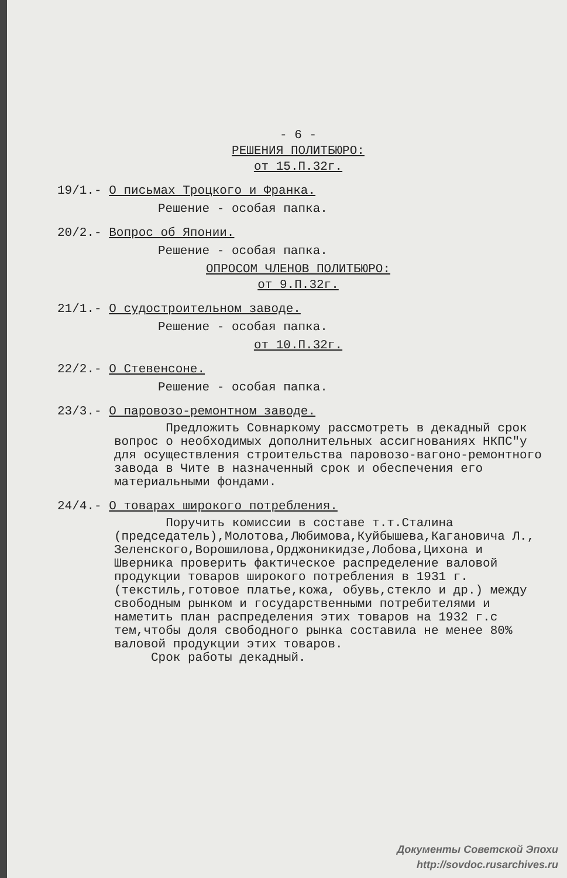- 6 -
РЕШЕНИЯ ПОЛИТБЮРО:
от 15.П.32г.
19/1.- О письмах Троцкого и Франка.
Решение - особая папка.
20/2.- Вопрос об Японии.
Решение - особая папка.
ОПРОСОМ ЧЛЕНОВ ПОЛИТБЮРО:
от 9.П.32г.
21/1.- О судостроительном заводе.
Решение - особая папка.
от 10.П.32г.
22/2.- О Стевенсоне.
Решение - особая папка.
23/3.- О паровозо-ремонтном заводе.
Предложить Совнаркому рассмотреть в декадный срок вопрос о необходимых дополнительных ассигнованиях НКПС"у для осуществления строительства паровозо-вагоно-ремонтного завода в Чите в назначенный срок и обеспечения его материальными фондами.
24/4.- О товарах широкого потребления.
Поручить комиссии в составе т.т.Сталина (председатель),Молотова,Любимова,Куйбышева,Кагановича Л., Зеленского,Ворошилова,Орджоникидзе,Лобова,Цихона и Шверника проверить фактическое распределение валовой продукции товаров широкого потребления в 1931 г. (текстиль,готовое платье,кожа, обувь,стекло и др.) между свободным рынком и государственными потребителями и наметить план распределения этих товаров на 1932 г.с тем,чтобы доля свободного рынка составила не менее 80% валовой продукции этих товаров.
Срок работы декадный.
Документы Советской Эпохи
http://sovdoc.rusarchives.ru